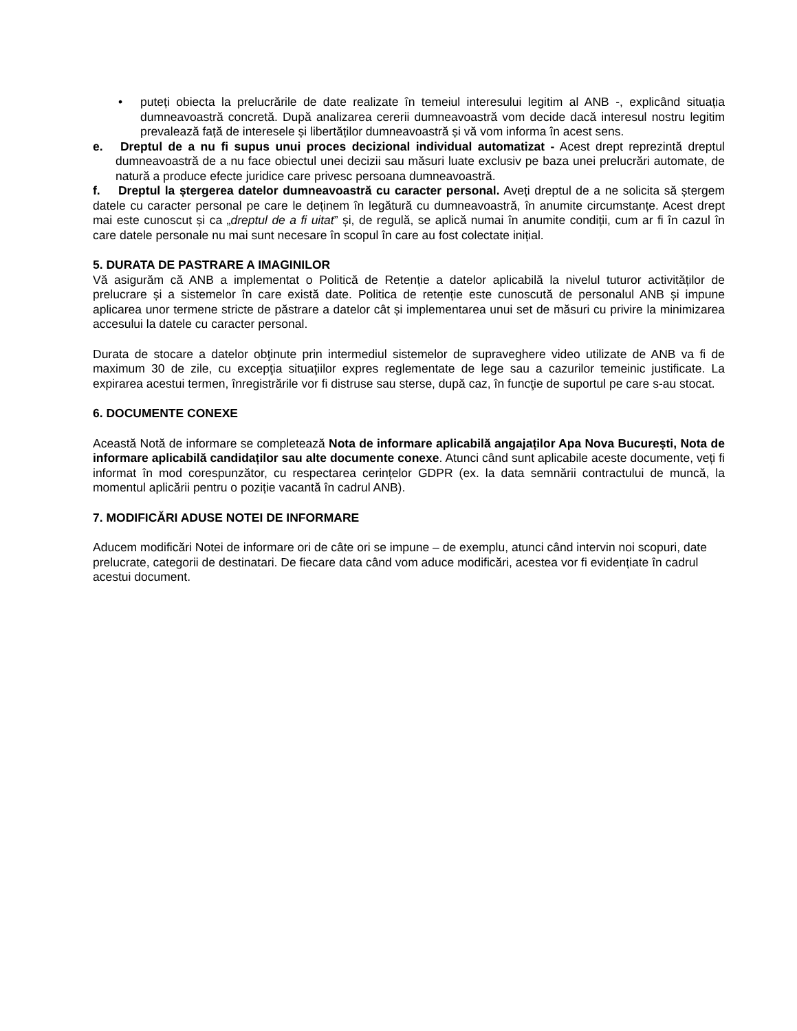• puteți obiecta la prelucrările de date realizate în temeiul interesului legitim al ANB -, explicând situația dumneavoastră concretă. După analizarea cererii dumneavoastră vom decide dacă interesul nostru legitim prevalează față de interesele și libertăților dumneavoastră și vă vom informa în acest sens.
e. Dreptul de a nu fi supus unui proces decizional individual automatizat - Acest drept reprezintă dreptul dumneavoastră de a nu face obiectul unei decizii sau măsuri luate exclusiv pe baza unei prelucrări automate, de natură a produce efecte juridice care privesc persoana dumneavoastră.
f. Dreptul la ștergerea datelor dumneavoastră cu caracter personal. Aveți dreptul de a ne solicita să ștergem datele cu caracter personal pe care le deținem în legătură cu dumneavoastră, în anumite circumstanțe. Acest drept mai este cunoscut și ca „dreptul de a fi uitat” și, de regulă, se aplică numai în anumite condiții, cum ar fi în cazul în care datele personale nu mai sunt necesare în scopul în care au fost colectate inițial.
5. DURATA DE PASTRARE A IMAGINILOR
Vă asigurăm că ANB a implementat o Politică de Retenție a datelor aplicabilă la nivelul tuturor activităților de prelucrare și a sistemelor în care există date. Politica de retenție este cunoscută de personalul ANB și impune aplicarea unor termene stricte de păstrare a datelor cât și implementarea unui set de măsuri cu privire la minimizarea accesului la datele cu caracter personal.
Durata de stocare a datelor obţinute prin intermediul sistemelor de supraveghere video utilizate de ANB va fi de maximum 30 de zile, cu excepţia situaţiilor expres reglementate de lege sau a cazurilor temeinic justificate. La expirarea acestui termen, înregistrările vor fi distruse sau sterse, după caz, în funcţie de suportul pe care s-au stocat.
6. DOCUMENTE CONEXE
Această Notă de informare se completează Nota de informare aplicabilă angajaților Apa Nova București, Nota de informare aplicabilă candidaților sau alte documente conexe. Atunci când sunt aplicabile aceste documente, veți fi informat în mod corespunzător, cu respectarea cerințelor GDPR (ex. la data semnării contractului de muncă, la momentul aplicării pentru o poziție vacantă în cadrul ANB).
7. MODIFICĂRI ADUSE NOTEI DE INFORMARE
Aducem modificări Notei de informare ori de câte ori se impune – de exemplu, atunci când intervin noi scopuri, date prelucrate, categorii de destinatari. De fiecare data când vom aduce modificări, acestea vor fi evidențiate în cadrul acestui document.